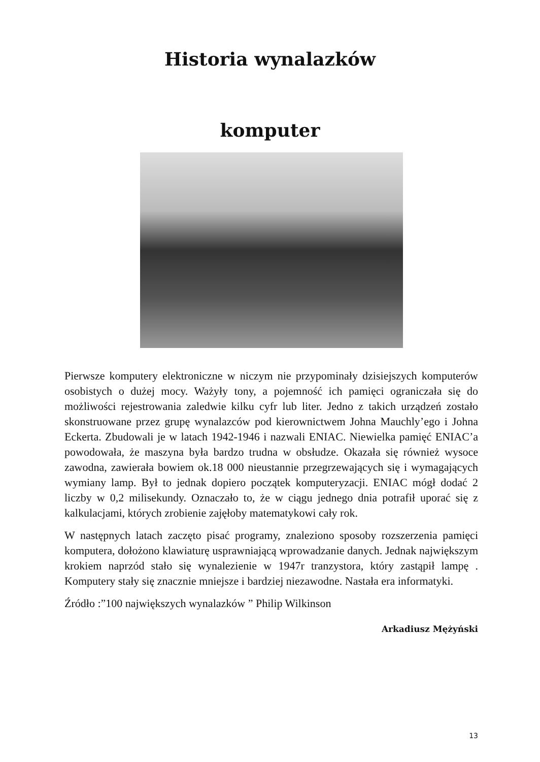Historia wynalazków
komputer
Pierwsze komputery elektroniczne w niczym nie przypominały dzisiejszych komputerów osobistych o dużej mocy. Ważyły tony, a pojemność ich pamięci ograniczała się do możliwości rejestrowania zaledwie kilku cyfr lub liter. Jedno z takich urządzeń zostało skonstruowane przez grupę wynalazców pod kierownictwem Johna Mauchly’ego i Johna Eckerta. Zbudowali je w latach 1942-1946 i nazwali ENIAC. Niewielka pamięć ENIAC’a powodowała, że maszyna była bardzo trudna w obsłudze. Okazała się również wysoce zawodna, zawierała bowiem ok.18 000 nieustannie przegrzewających się i wymagających wymiany lamp. Był to jednak dopiero początek komputeryzacji. ENIAC mógł dodać 2 liczby w 0,2 milisekundy. Oznaczało to, że w ciągu jednego dnia potrafił uporać się z kalkulacjami, których zrobienie zajęłoby matematykowi cały rok.
W następnych latach zaczęto pisać programy, znaleziono sposoby rozszerzenia pamięci komputera, dołożono klawiaturę usprawniającą wprowadzanie danych. Jednak największym krokiem naprzód stało się wynalezienie w 1947r tranzystora, który zastąpił lampę . Komputery stały się znacznie mniejsze i bardziej niezawodne. Nastała era informatyki.
Źródło :”100 największych wynalazków ” Philip Wilkinson
Arkadiusz Mężyński
13